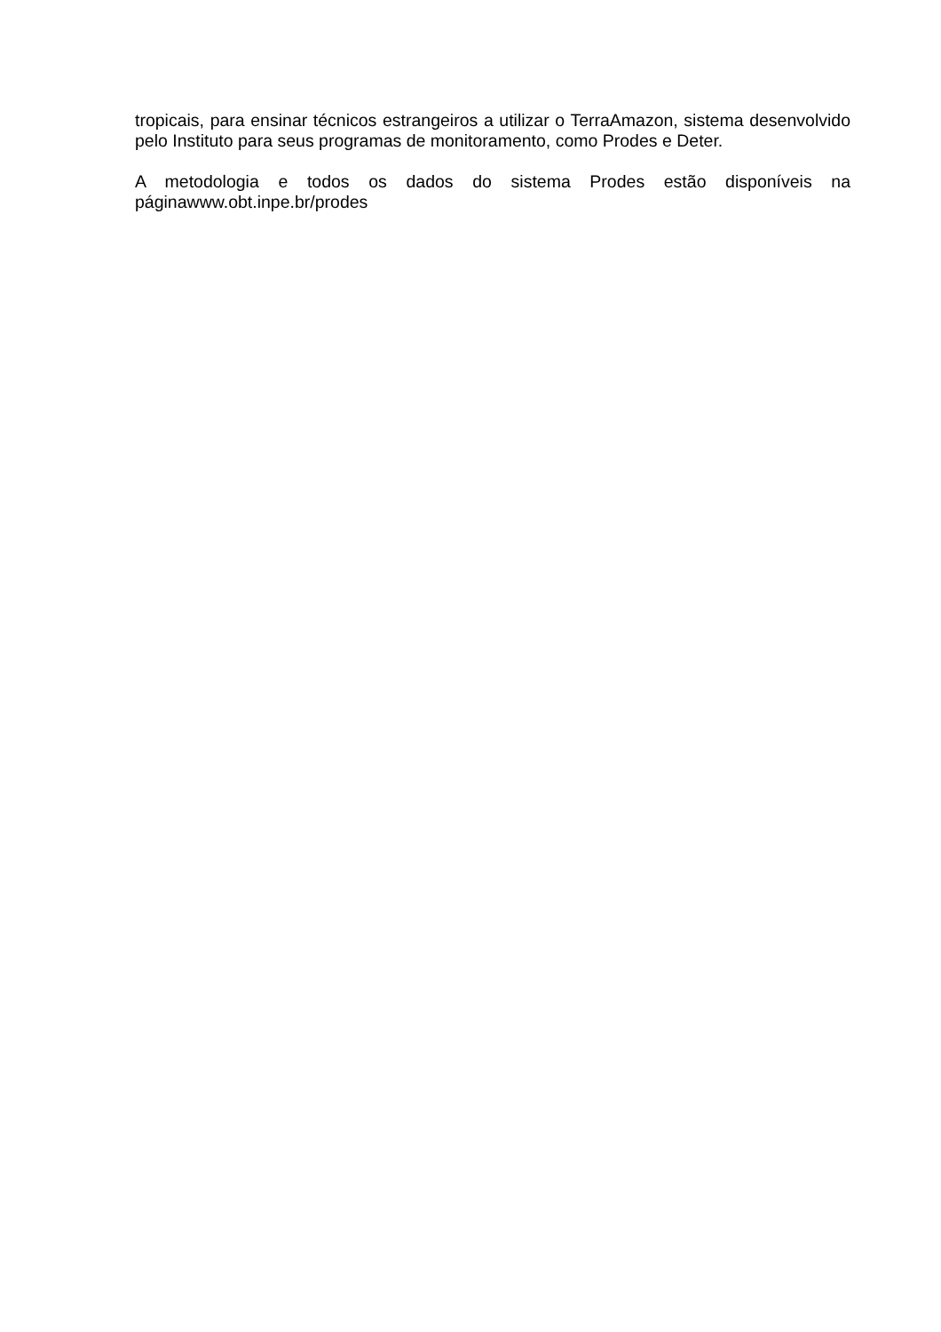tropicais, para ensinar técnicos estrangeiros a utilizar o TerraAmazon, sistema desenvolvido pelo Instituto para seus programas de monitoramento, como Prodes e Deter.
A metodologia e todos os dados do sistema Prodes estão disponíveis na páginawww.obt.inpe.br/prodes